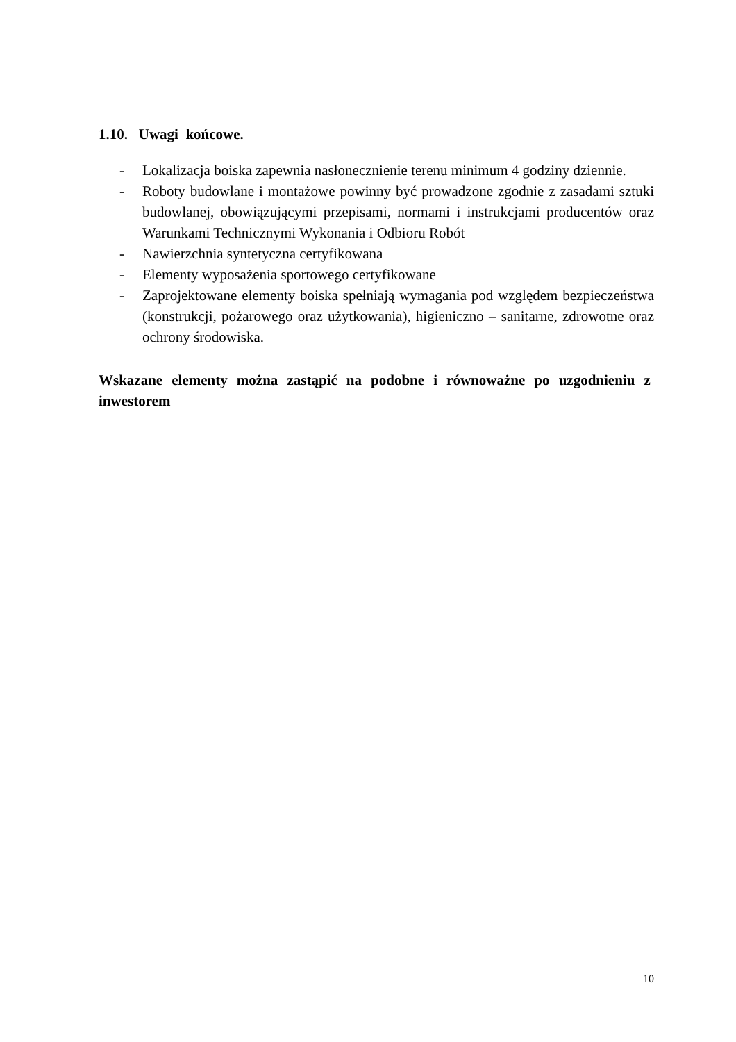1.10. Uwagi końcowe.
- Lokalizacja boiska zapewnia nasłonecznienie terenu minimum 4 godziny dziennie.
- Roboty budowlane i montażowe powinny być prowadzone zgodnie z zasadami sztuki budowlanej, obowiązującymi przepisami, normami i instrukcjami producentów oraz Warunkami Technicznymi Wykonania i Odbioru Robót
- Nawierzchnia syntetyczna certyfikowana
- Elementy wyposażenia sportowego certyfikowane
- Zaprojektowane elementy boiska spełniają wymagania pod względem bezpieczeństwa (konstrukcji, pożarowego oraz użytkowania), higieniczno – sanitarne, zdrowotne oraz ochrony środowiska.
Wskazane elementy można zastąpić na podobne i równoważne po uzgodnieniu z inwestorem
10